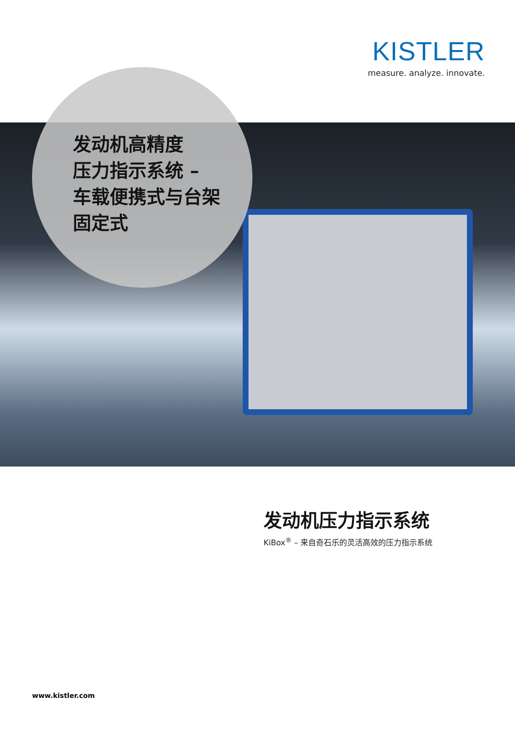KISTLER
measure. analyze. innovate.
发动机高精度
压力指示系统 –
车载便携式与台架
固定式
发动机压力指示系统
KiBox<sup>®</sup> – 来自奇石乐的灵活高效的压力指示系统
www.kistler.com